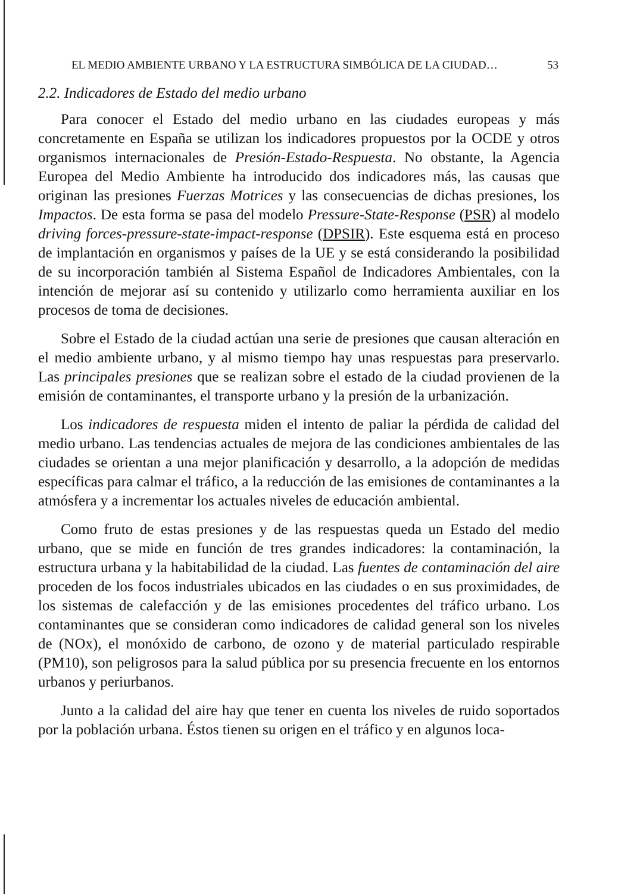EL MEDIO AMBIENTE URBANO Y LA ESTRUCTURA SIMBÓLICA DE LA CIUDAD… 53
2.2. Indicadores de Estado del medio urbano
Para conocer el Estado del medio urbano en las ciudades europeas y más concretamente en España se utilizan los indicadores propuestos por la OCDE y otros organismos internacionales de Presión-Estado-Respuesta. No obstante, la Agencia Europea del Medio Ambiente ha introducido dos indicadores más, las causas que originan las presiones Fuerzas Motrices y las consecuencias de dichas presiones, los Impactos. De esta forma se pasa del modelo Pressure-State-Response (PSR) al modelo driving forces-pressure-state-impact-response (DPSIR). Este esquema está en proceso de implantación en organismos y países de la UE y se está considerando la posibilidad de su incorporación también al Sistema Español de Indicadores Ambientales, con la intención de mejorar así su contenido y utilizarlo como herramienta auxiliar en los procesos de toma de decisiones.
Sobre el Estado de la ciudad actúan una serie de presiones que causan alteración en el medio ambiente urbano, y al mismo tiempo hay unas respuestas para preservarlo. Las principales presiones que se realizan sobre el estado de la ciudad provienen de la emisión de contaminantes, el transporte urbano y la presión de la urbanización.
Los indicadores de respuesta miden el intento de paliar la pérdida de calidad del medio urbano. Las tendencias actuales de mejora de las condiciones ambientales de las ciudades se orientan a una mejor planificación y desarrollo, a la adopción de medidas específicas para calmar el tráfico, a la reducción de las emisiones de contaminantes a la atmósfera y a incrementar los actuales niveles de educación ambiental.
Como fruto de estas presiones y de las respuestas queda un Estado del medio urbano, que se mide en función de tres grandes indicadores: la contaminación, la estructura urbana y la habitabilidad de la ciudad. Las fuentes de contaminación del aire proceden de los focos industriales ubicados en las ciudades o en sus proximidades, de los sistemas de calefacción y de las emisiones procedentes del tráfico urbano. Los contaminantes que se consideran como indicadores de calidad general son los niveles de (NOx), el monóxido de carbono, de ozono y de material particulado respirable (PM10), son peligrosos para la salud pública por su presencia frecuente en los entornos urbanos y periurbanos.
Junto a la calidad del aire hay que tener en cuenta los niveles de ruido soportados por la población urbana. Éstos tienen su origen en el tráfico y en algunos loca-